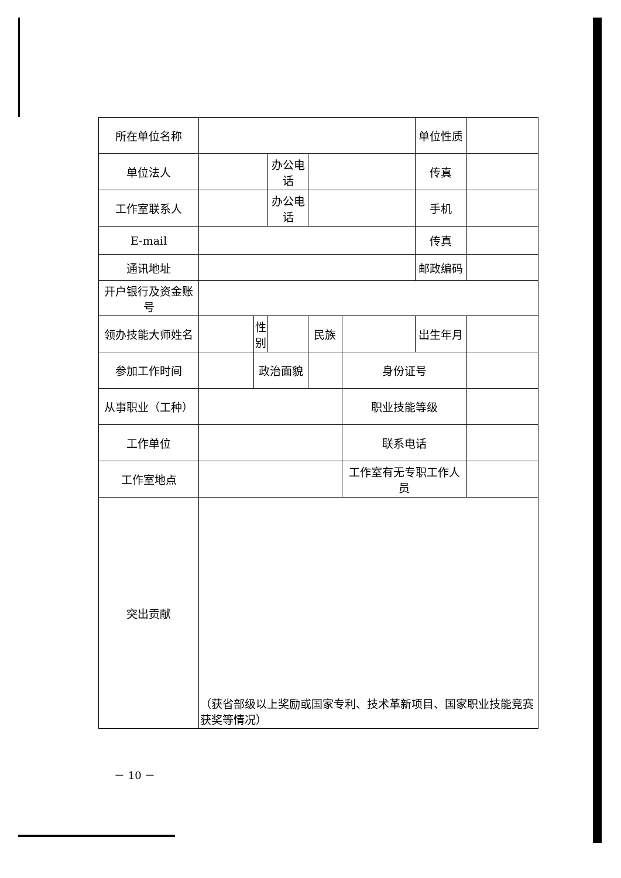| 所在单位名称 | | | | | | 单位性质 | |
| 单位法人 | | | 办公电话 | | | 传真 | |
| 工作室联系人 | | | 办公电话 | | | 手机 | |
| E-mail | | | | | | 传真 | |
| 通讯地址 | | | | | | 邮政编码 | |
| 开户银行及资金账号 | | | | | | | |
| 领办技能大师姓名 | | 性别 | | 民族 | | 出生年月 | |
| 参加工作时间 | | 政治面貌 | | | 身份证号 | | |
| 从事职业（工种） | | | | | 职业技能等级 | | |
| 工作单位 | | | | | 联系电话 | | |
| 工作室地点 | | | | | 工作室有无专职工作人员 | | |
| 突出贡献 | （获省部级以上奖励或国家专利、技术革新项目、国家职业技能竞赛获奖等情况） | | | | | | |
－ 10 －